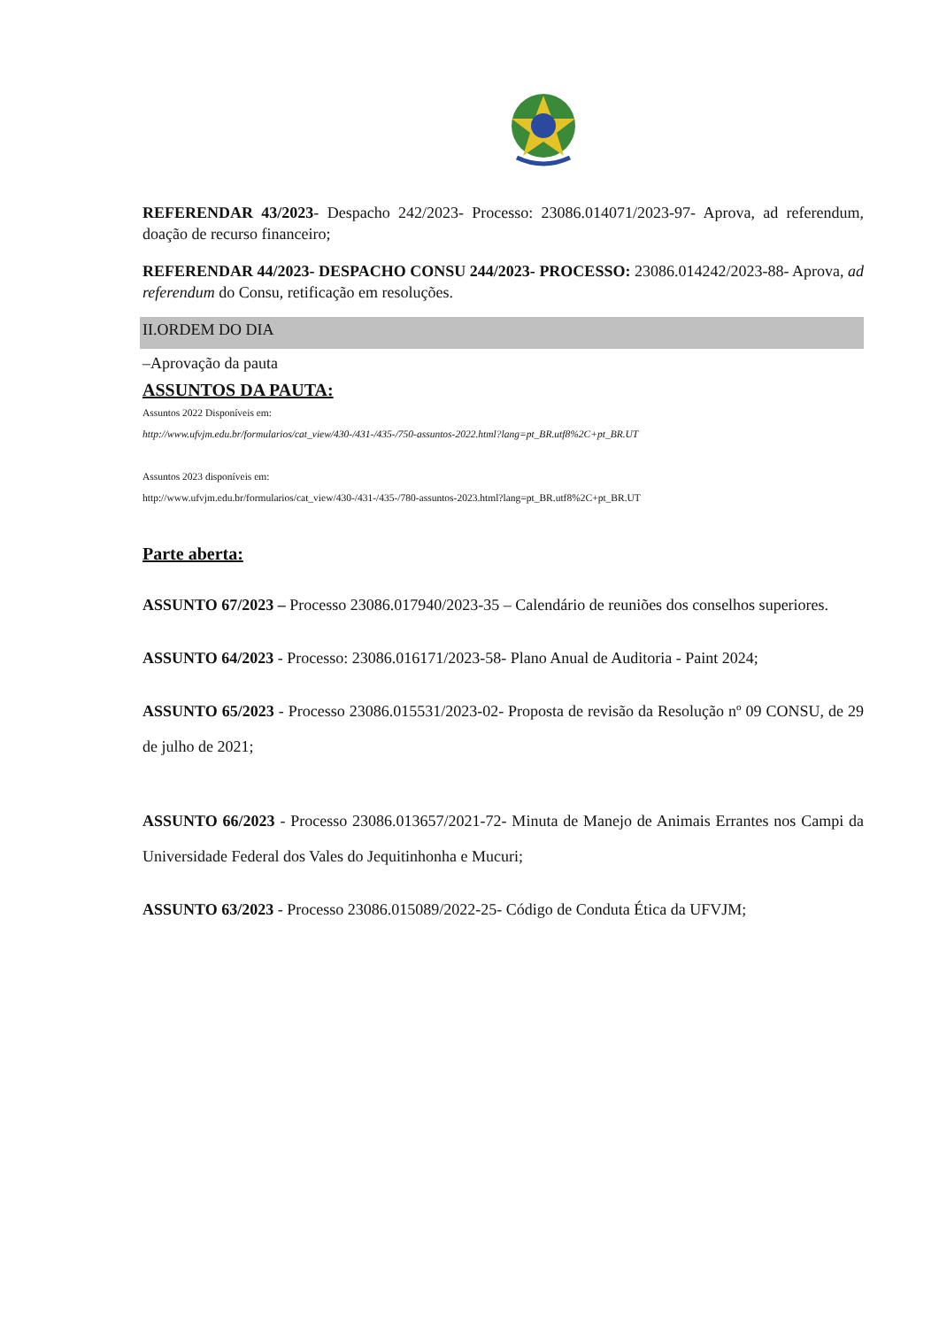REFERENDAR 43/2023- Despacho 242/2023- Processo: 23086.014071/2023-97- Aprova, ad referendum, doação de recurso financeiro;
REFERENDAR 44/2023- DESPACHO CONSU 244/2023- PROCESSO: 23086.014242/2023-88- Aprova, ad referendum do Consu, retificação em resoluções.
II.ORDEM DO DIA
–Aprovação da pauta
ASSUNTOS DA PAUTA:
Assuntos 2022 Disponíveis em:
http://www.ufvjm.edu.br/formularios/cat_view/430-/431-/435-/750-assuntos-2022.html?lang=pt_BR.utf8%2C+pt_BR.UT
Assuntos 2023 disponíveis em:
http://www.ufvjm.edu.br/formularios/cat_view/430-/431-/435-/780-assuntos-2023.html?lang=pt_BR.utf8%2C+pt_BR.UT
Parte aberta:
ASSUNTO 67/2023 – Processo 23086.017940/2023-35 – Calendário de reuniões dos conselhos superiores.
ASSUNTO 64/2023 - Processo: 23086.016171/2023-58- Plano Anual de Auditoria - Paint 2024;
ASSUNTO 65/2023 - Processo 23086.015531/2023-02- Proposta de revisão da Resolução nº 09 CONSU, de 29 de julho de 2021;
ASSUNTO 66/2023 - Processo 23086.013657/2021-72- Minuta de Manejo de Animais Errantes nos Campi da Universidade Federal dos Vales do Jequitinhonha e Mucuri;
ASSUNTO 63/2023 - Processo 23086.015089/2022-25- Código de Conduta Ética da UFVJM;